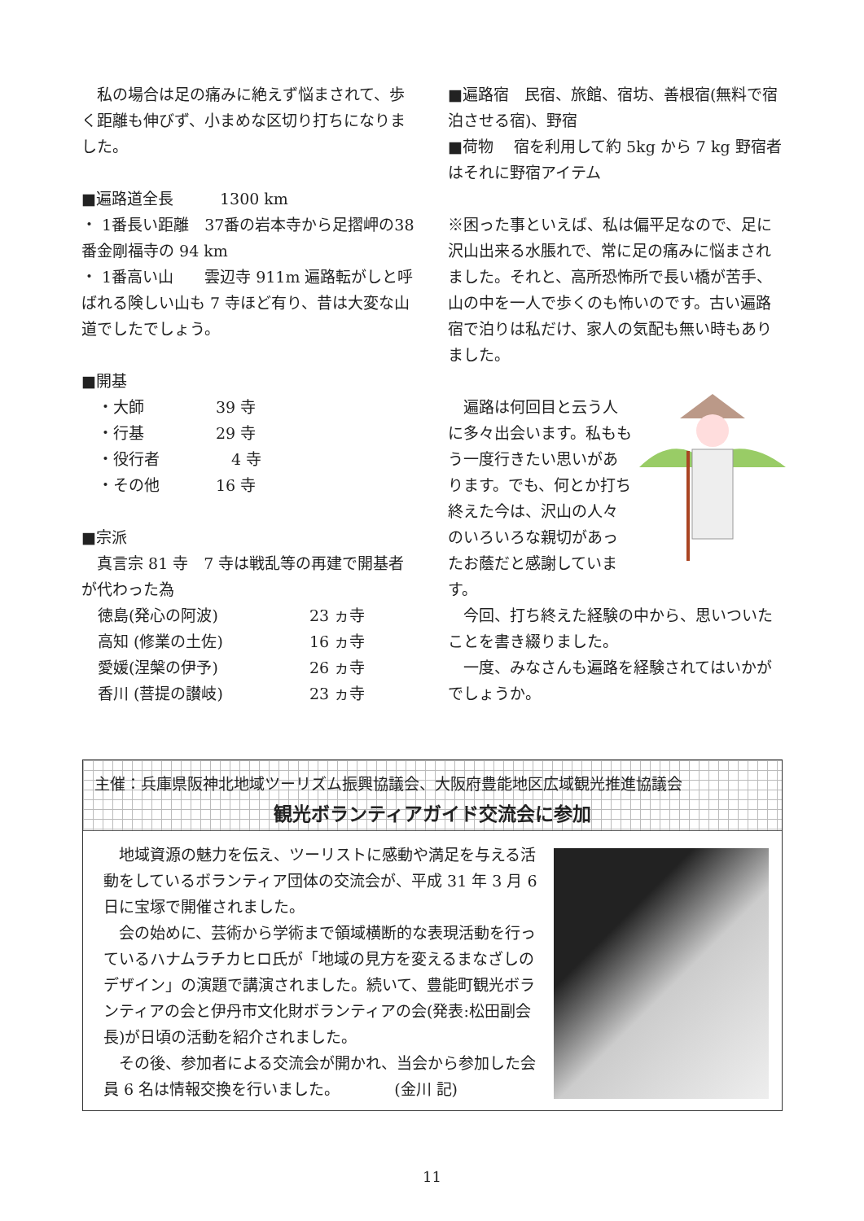私の場合は足の痛みに絶えず悩まされて、歩く距離も伸びず、小まめな区切り打ちになりました。
■遍路道全長　　　1300 km
・ 1番長い距離　37番の岩本寺から足摺岬の38番金剛福寺の 94 km
・ 1番高い山　　雲辺寺 911m 遍路転がしと呼ばれる険しい山も 7 寺ほど有り、昔は大変な山道でしたでしょう。
■開基
・大師 39 寺
・行基 29 寺
・役行者　4 寺
・その他 16 寺
■宗派
　真言宗 81 寺　7 寺は戦乱等の再建で開基者が代わった為
徳島(発心の阿波) 23 ヵ寺
高知 (修業の土佐) 16 ヵ寺
愛媛(涅槃の伊予) 26 ヵ寺
香川 (菩提の讃岐) 23 ヵ寺
■遍路宿　民宿、旅館、宿坊、善根宿(無料で宿泊させる宿)、野宿
■荷物　 宿を利用して約 5kg から 7 kg 野宿者はそれに野宿アイテム
※困った事といえば、私は偏平足なので、足に沢山出来る水脹れで、常に足の痛みに悩まされました。それと、高所恐怖所で長い橋が苦手、山の中を一人で歩くのも怖いのです。古い遍路宿で泊りは私だけ、家人の気配も無い時もありました。
　遍路は何回目と云う人に多々出会います。私ももう一度行きたい思いがあります。でも、何とか打ち終えた今は、沢山の人々のいろいろな親切があったお蔭だと感謝しています。
　今回、打ち終えた経験の中から、思いついたことを書き綴りました。
　一度、みなさんも遍路を経験されてはいかがでしょうか。
主催：兵庫県阪神北地域ツーリズム振興協議会、大阪府豊能地区広域観光推進協議会
観光ボランティアガイド交流会に参加
　地域資源の魅力を伝え、ツーリストに感動や満足を与える活動をしているボランティア団体の交流会が、平成 31 年 3 月 6 日に宝塚で開催されました。
　会の始めに、芸術から学術まで領域横断的な表現活動を行っているハナムラチカヒロ氏が「地域の見方を変えるまなざしのデザイン」の演題で講演されました。続いて、豊能町観光ボランティアの会と伊丹市文化財ボランティアの会(発表:松田副会長)が日頃の活動を紹介されました。
　その後、参加者による交流会が開かれ、当会から参加した会員 6 名は情報交換を行いました。　　　　(金川 記)
11